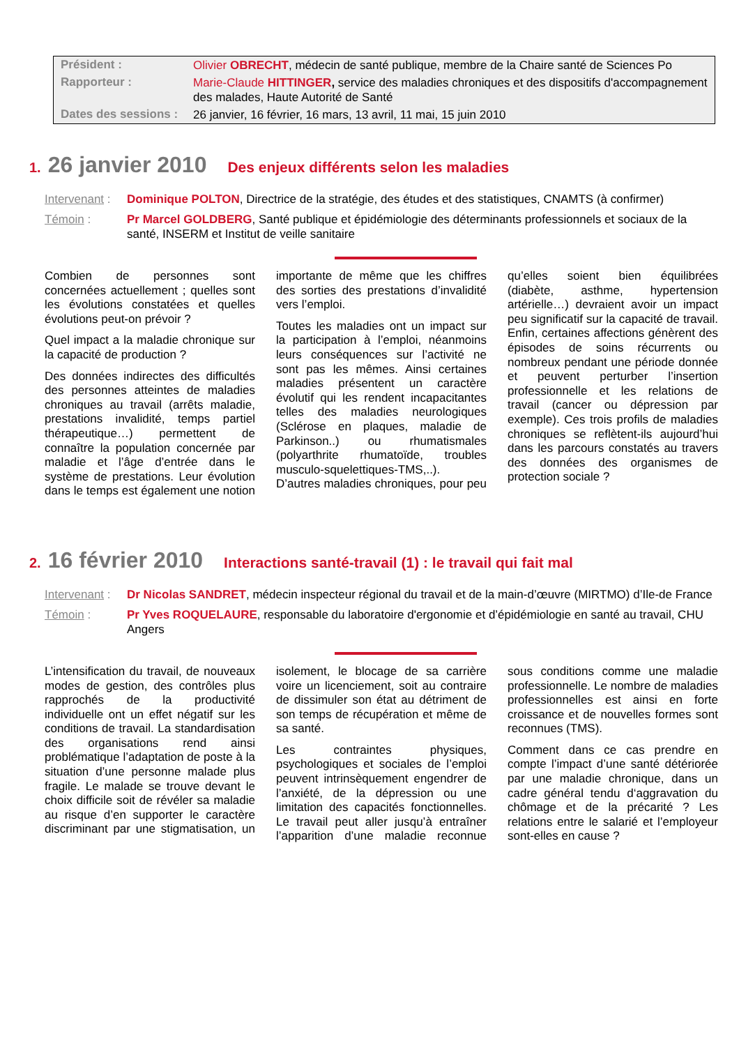| Président : | Olivier OBRECHT , médecin de santé publique, membre de la Chaire santé de Sciences Po |
| Rapporteur : | Marie-Claude HITTINGER , service des maladies chroniques et des dispositifs d'accompagnement des malades, Haute Autorité de Santé |
| Dates des sessions : | 26 janvier, 16 février, 16 mars, 13 avril, 11 mai, 15 juin 2010 |
1. 26 janvier 2010 Des enjeux différents selon les maladies
Intervenant : Dominique POLTON, Directrice de la stratégie, des études et des statistiques, CNAMTS (à confirmer)
Témoin : Pr Marcel GOLDBERG, Santé publique et épidémiologie des déterminants professionnels et sociaux de la santé, INSERM et Institut de veille sanitaire
Combien de personnes sont concernées actuellement ; quelles sont les évolutions constatées et quelles évolutions peut-on prévoir ?
Quel impact a la maladie chronique sur la capacité de production ?
Des données indirectes des difficultés des personnes atteintes de maladies chroniques au travail (arrêts maladie, prestations invalidité, temps partiel thérapeutique…) permettent de connaître la population concernée par maladie et l’âge d’entrée dans le système de prestations. Leur évolution dans le temps est également une notion importante de même que les chiffres des sorties des prestations d’invalidité vers l’emploi.
Toutes les maladies ont un impact sur la participation à l’emploi, néanmoins leurs conséquences sur l’activité ne sont pas les mêmes. Ainsi certaines maladies présentent un caractère évolutif qui les rendent incapacitantes telles des maladies neurologiques (Sclérose en plaques, maladie de Parkinson..) ou rhumatismales (polyarthrite rhumatoïde, troubles musculo-squelettiques-TMS,..). D’autres maladies chroniques, pour peu qu’elles soient bien équilibrées (diabète, asthme, hypertension artérielle…) devraient avoir un impact peu significatif sur la capacité de travail. Enfin, certaines affections génèrent des épisodes de soins récurrents ou nombreux pendant une période donnée et peuvent perturber l’insertion professionnelle et les relations de travail (cancer ou dépression par exemple). Ces trois profils de maladies chroniques se reflètent-ils aujourd’hui dans les parcours constatés au travers des données des organismes de protection sociale ?
2. 16 février 2010 Interactions santé-travail (1) : le travail qui fait mal
Intervenant : Dr Nicolas SANDRET, médecin inspecteur régional du travail et de la main-d’œuvre (MIRTMO) d’Ile-de France
Témoin : Pr Yves ROQUELAURE, responsable du laboratoire d'ergonomie et d’épidémiologie en santé au travail, CHU Angers
L’intensification du travail, de nouveaux modes de gestion, des contrôles plus rapprochés de la productivité individuelle ont un effet négatif sur les conditions de travail. La standardisation des organisations rend ainsi problématique l’adaptation de poste à la situation d’une personne malade plus fragile. Le malade se trouve devant le choix difficile soit de révéler sa maladie au risque d’en supporter le caractère discriminant par une stigmatisation, un isolement, le blocage de sa carrière voire un licenciement, soit au contraire de dissimuler son état au détriment de son temps de récupération et même de sa santé.
Les contraintes physiques, psychologiques et sociales de l’emploi peuvent intrinsèquement engendrer de l’anxiété, de la dépression ou une limitation des capacités fonctionnelles. Le travail peut aller jusqu’à entraîner l’apparition d’une maladie reconnue sous conditions comme une maladie professionnelle. Le nombre de maladies professionnelles est ainsi en forte croissance et de nouvelles formes sont reconnues (TMS).
Comment dans ce cas prendre en compte l’impact d’une santé détériorée par une maladie chronique, dans un cadre général tendu d‘aggravation du chômage et de la précarité ? Les relations entre le salarié et l’employeur sont-elles en cause ?